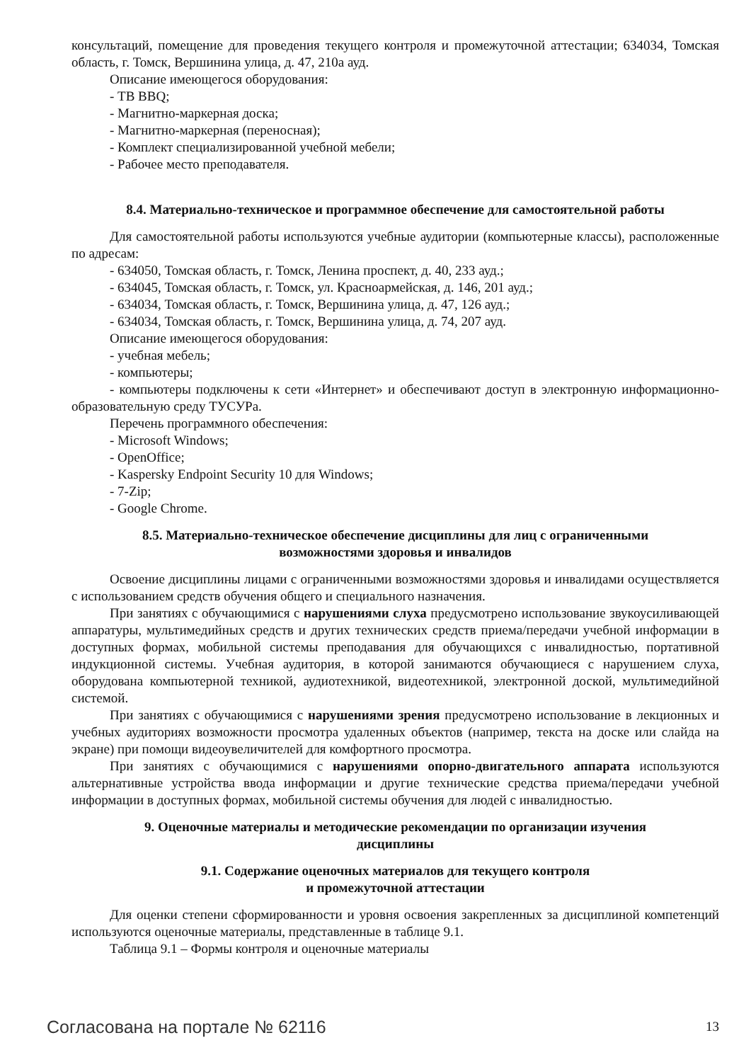консультаций, помещение для проведения текущего контроля и промежуточной аттестации; 634034, Томская область, г. Томск, Вершинина улица, д. 47, 210а ауд.
Описание имеющегося оборудования:
- ТВ BBQ;
- Магнитно-маркерная доска;
- Магнитно-маркерная (переносная);
- Комплект специализированной учебной мебели;
- Рабочее место преподавателя.
8.4. Материально-техническое и программное обеспечение для самостоятельной работы
Для самостоятельной работы используются учебные аудитории (компьютерные классы), расположенные по адресам:
- 634050, Томская область, г. Томск, Ленина проспект, д. 40, 233 ауд.;
- 634045, Томская область, г. Томск, ул. Красноармейская, д. 146, 201 ауд.;
- 634034, Томская область, г. Томск, Вершинина улица, д. 47, 126 ауд.;
- 634034, Томская область, г. Томск, Вершинина улица, д. 74, 207 ауд.
Описание имеющегося оборудования:
- учебная мебель;
- компьютеры;
- компьютеры подключены к сети «Интернет» и обеспечивают доступ в электронную информационно-образовательную среду ТУСУРа.
Перечень программного обеспечения:
- Microsoft Windows;
- OpenOffice;
- Kaspersky Endpoint Security 10 для Windows;
- 7-Zip;
- Google Chrome.
8.5. Материально-техническое обеспечение дисциплины для лиц с ограниченными
возможностями здоровья и инвалидов
Освоение дисциплины лицами с ограниченными возможностями здоровья и инвалидами осуществляется с использованием средств обучения общего и специального назначения.
При занятиях с обучающимися с нарушениями слуха предусмотрено использование звукоусиливающей аппаратуры, мультимедийных средств и других технических средств приема/передачи учебной информации в доступных формах, мобильной системы преподавания для обучающихся с инвалидностью, портативной индукционной системы. Учебная аудитория, в которой занимаются обучающиеся с нарушением слуха, оборудована компьютерной техникой, аудиотехникой, видеотехникой, электронной доской, мультимедийной системой.
При занятиях с обучающимися с нарушениями зрения предусмотрено использование в лекционных и учебных аудиториях возможности просмотра удаленных объектов (например, текста на доске или слайда на экране) при помощи видеоувеличителей для комфортного просмотра.
При занятиях с обучающимися с нарушениями опорно-двигательного аппарата используются альтернативные устройства ввода информации и другие технические средства приема/передачи учебной информации в доступных формах, мобильной системы обучения для людей с инвалидностью.
9. Оценочные материалы и методические рекомендации по организации изучения
дисциплины
9.1. Содержание оценочных материалов для текущего контроля
и промежуточной аттестации
Для оценки степени сформированности и уровня освоения закрепленных за дисциплиной компетенций используются оценочные материалы, представленные в таблице 9.1.
Таблица 9.1 – Формы контроля и оценочные материалы
Согласована на портале № 62116 13